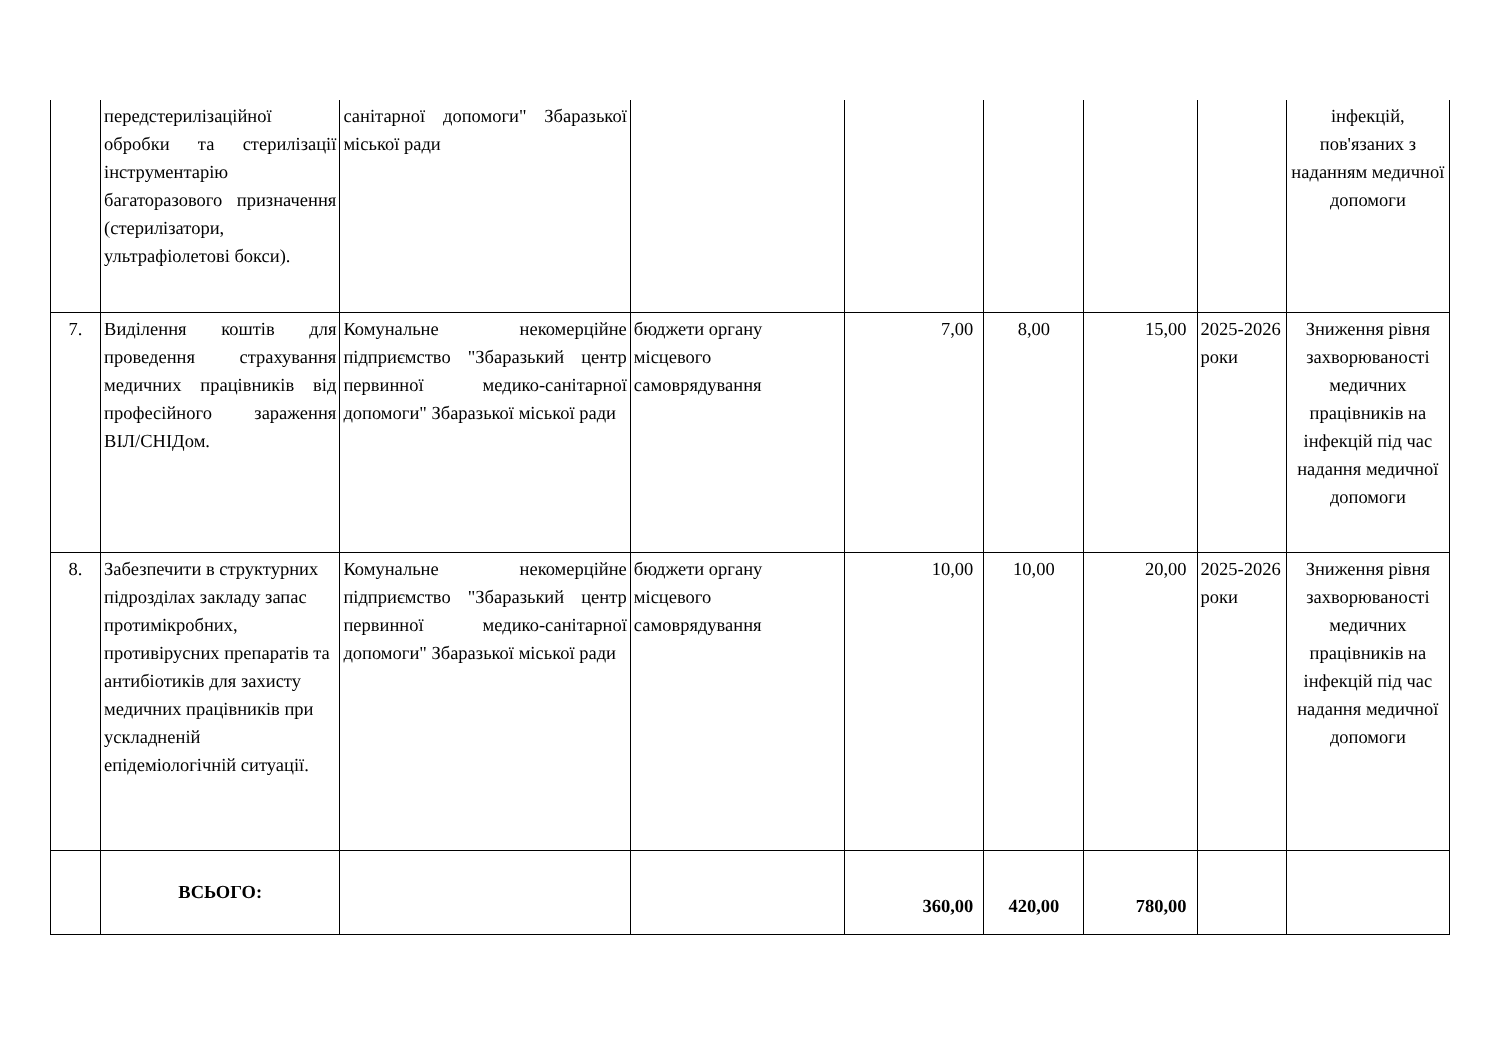| | передстерилізаційної обробки та стерилізації інструментарію багаторазового призначення (стерилізатори, ультрафіолетові бокси). | санітарної допомоги" Збаразької міської ради | | | | | | інфекцій, пов'язаних з наданням медичної допомоги |
| 7. | Виділення коштів для проведення страхування медичних працівників від професійного зараження ВІЛ/СНІДом. | Комунальне некомерційне підприємство "Збаразький центр первинної медико-санітарної допомоги" Збаразької міської ради | бюджети органу місцевого самоврядування | 7,00 | 8,00 | 15,00 | 2025-2026 роки | Зниження рівня захворюваності медичних працівників на інфекцій під час надання медичної допомоги |
| 8. | Забезпечити в структурних підрозділах закладу запас протимікробних, противірусних препаратів та антибіотиків для захисту медичних працівників при ускладненій епідеміологічній ситуації. | Комунальне некомерційне підприємство "Збаразький центр первинної медико-санітарної допомоги" Збаразької міської ради | бюджети органу місцевого самоврядування | 10,00 | 10,00 | 20,00 | 2025-2026 роки | Зниження рівня захворюваності медичних працівників на інфекцій під час надання медичної допомоги |
| | ВСЬОГО: | | | 360,00 | 420,00 | 780,00 | | |